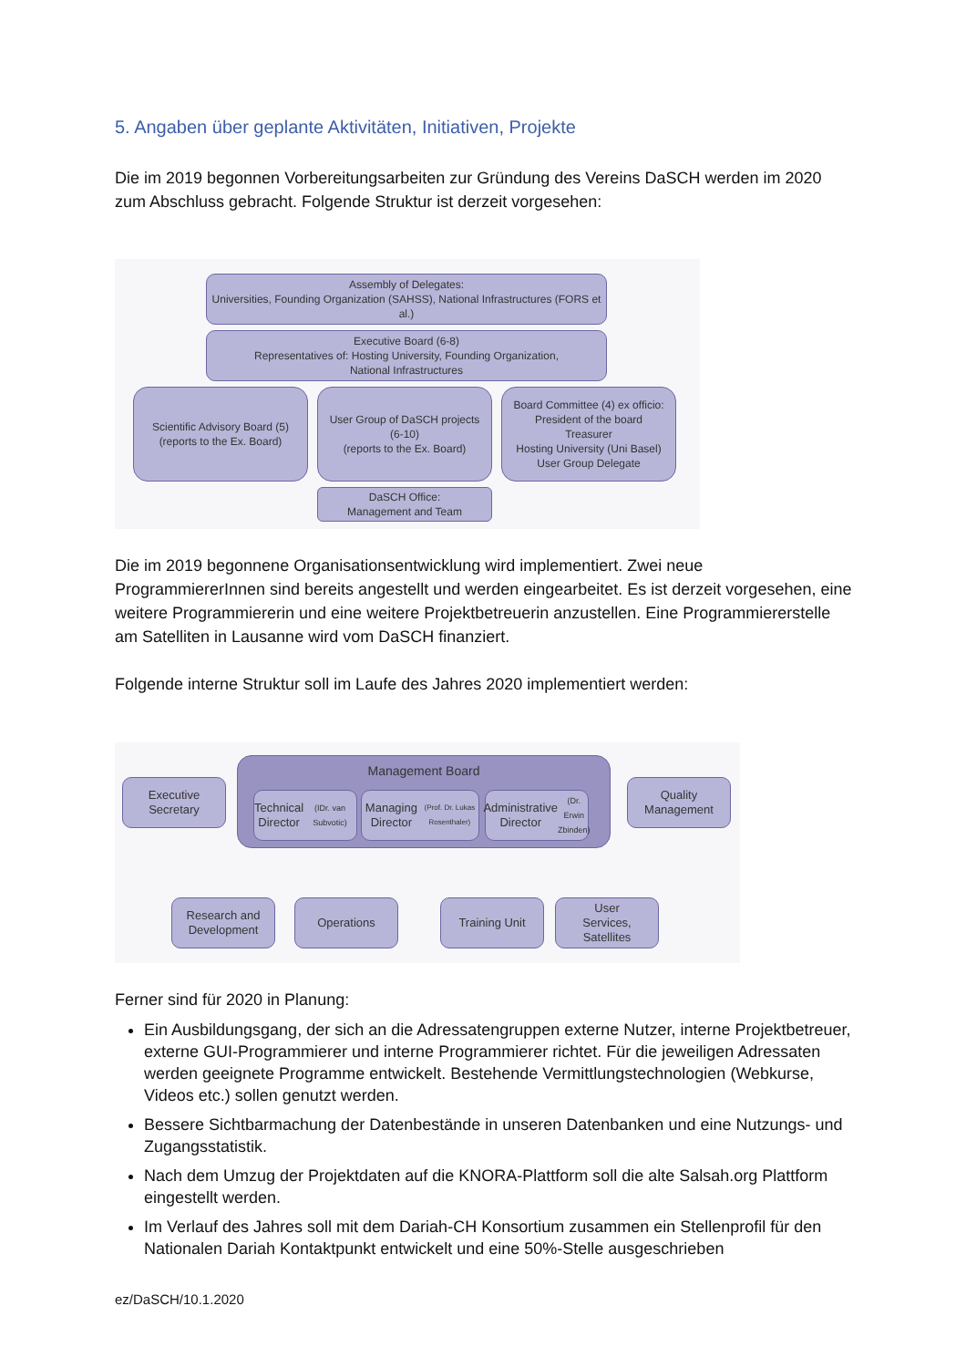5. Angaben über geplante Aktivitäten, Initiativen, Projekte
Die im 2019 begonnen Vorbereitungsarbeiten zur Gründung des Vereins DaSCH werden im 2020 zum Abschluss gebracht. Folgende Struktur ist derzeit vorgesehen:
Assembly of Delegates:
Universities, Founding Organization (SAHSS), National Infrastructures (FORS et al.)
Executive Board (6-8)
Representatives of: Hosting University, Founding Organization,
National Infrastructures
Scientific Advisory Board (5)
(reports to the Ex. Board)
User Group of DaSCH projects
(6-10)
(reports to the Ex. Board)
Board Committee (4) ex officio:
President of the board
Treasurer
Hosting University (Uni Basel)
User Group Delegate
DaSCH Office:
Management and Team
Die im 2019 begonnene Organisationsentwicklung wird implementiert. Zwei neue ProgrammiererInnen sind bereits angestellt und werden eingearbeitet. Es ist derzeit vorgesehen, eine weitere Programmiererin und eine weitere Projektbetreuerin anzustellen. Eine Programmiererstelle am Satelliten in Lausanne wird vom DaSCH finanziert.
Folgende interne Struktur soll im Laufe des Jahres 2020 implementiert werden:
Management Board
Executive
Secretary
Technical
Director
(IDr. van Subvotic)
Managing Director
(Prof. Dr. Lukas Rosenthaler)
Administrative
Director
(Dr. Erwin Zbinden)
Quality
Management
Research and
Development
Operations Training Unit
User
Services,
Satellites
Ferner sind für 2020 in Planung:
Ein Ausbildungsgang, der sich an die Adressatengruppen externe Nutzer, interne Projektbetreuer, externe GUI-Programmierer und interne Programmierer richtet. Für die jeweiligen Adressaten werden geeignete Programme entwickelt. Bestehende Vermittlungstechnologien (Webkurse, Videos etc.) sollen genutzt werden.
Bessere Sichtbarmachung der Datenbestände in unseren Datenbanken und eine Nutzungs- und Zugangsstatistik.
Nach dem Umzug der Projektdaten auf die KNORA-Plattform soll die alte Salsah.org Plattform eingestellt werden.
Im Verlauf des Jahres soll mit dem Dariah-CH Konsortium zusammen ein Stellenprofil für den Nationalen Dariah Kontaktpunkt entwickelt und eine 50%-Stelle ausgeschrieben
ez/DaSCH/10.1.2020